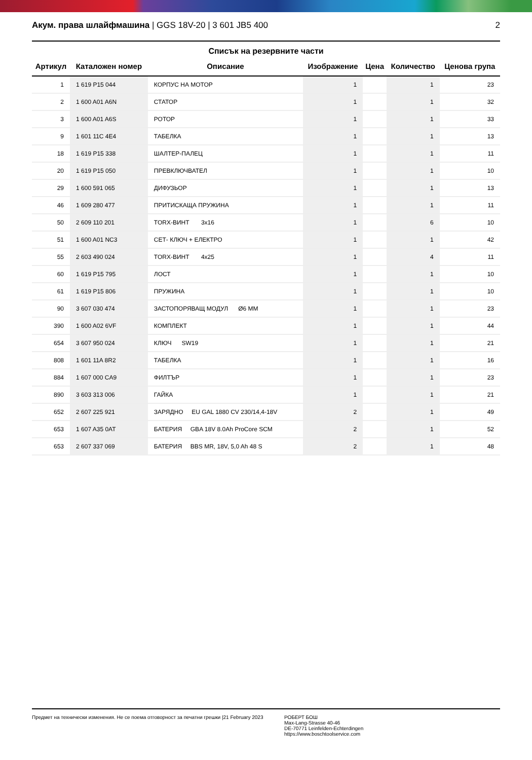Акум. права шлайфмашина | GGS 18V-20 | 3 601 JB5 400
2
Списък на резервните части
| Артикул | Каталожен номер | Описание | Изображение | Цена | Количество | Ценова група |
| --- | --- | --- | --- | --- | --- | --- |
| 1 | 1 619 P15 044 | КОРПУС НА МОТОР | 1 | | 1 | 23 |
| 2 | 1 600 A01 A6N | СТАТОР | 1 | | 1 | 32 |
| 3 | 1 600 A01 A6S | РОТОР | 1 | | 1 | 33 |
| 9 | 1 601 11C 4E4 | ТАБЕЛКА | 1 | | 1 | 13 |
| 18 | 1 619 P15 338 | ШАЛТЕР-ПАЛЕЦ | 1 | | 1 | 11 |
| 20 | 1 619 P15 050 | ПРЕВКЛЮЧВАТЕЛ | 1 | | 1 | 10 |
| 29 | 1 600 591 065 | ДИФУЗЬОР | 1 | | 1 | 13 |
| 46 | 1 609 280 477 | ПРИТИСКАЩА ПРУЖИНА | 1 | | 1 | 11 |
| 50 | 2 609 110 201 | TORX-ВИНТ 3x16 | 1 | | 6 | 10 |
| 51 | 1 600 A01 NC3 | СЕТ- КЛЮЧ + ЕЛЕКТРО | 1 | | 1 | 42 |
| 55 | 2 603 490 024 | TORX-ВИНТ 4x25 | 1 | | 4 | 11 |
| 60 | 1 619 P15 795 | ЛОСТ | 1 | | 1 | 10 |
| 61 | 1 619 P15 806 | ПРУЖИНА | 1 | | 1 | 10 |
| 90 | 3 607 030 474 | ЗАСТОПОРЯВАЩ МОДУЛ Ø6 MM | 1 | | 1 | 23 |
| 390 | 1 600 A02 6VF | КОМПЛЕКТ | 1 | | 1 | 44 |
| 654 | 3 607 950 024 | КЛЮЧ SW19 | 1 | | 1 | 21 |
| 808 | 1 601 11A 8R2 | ТАБЕЛКА | 1 | | 1 | 16 |
| 884 | 1 607 000 CA9 | ФИЛТЪР | 1 | | 1 | 23 |
| 890 | 3 603 313 006 | ГАЙКА | 1 | | 1 | 21 |
| 652 | 2 607 225 921 | ЗАРЯДНО EU GAL 1880 CV 230/14,4-18V | 2 | | 1 | 49 |
| 653 | 1 607 A35 0AT | БАТЕРИЯ GBA 18V 8.0Ah ProCore SCM | 2 | | 1 | 52 |
| 653 | 2 607 337 069 | БАТЕРИЯ BBS MR, 18V, 5,0 Ah 48 S | 2 | | 1 | 48 |
Предмет на технически изменения. Не се поема отговорност за печатни грешки |21 February 2023
РОБЕРТ БОШ
Max-Lang-Strasse 40-46
DE-70771 Leinfelden-Echterdingen
https://www.boschtoolservice.com